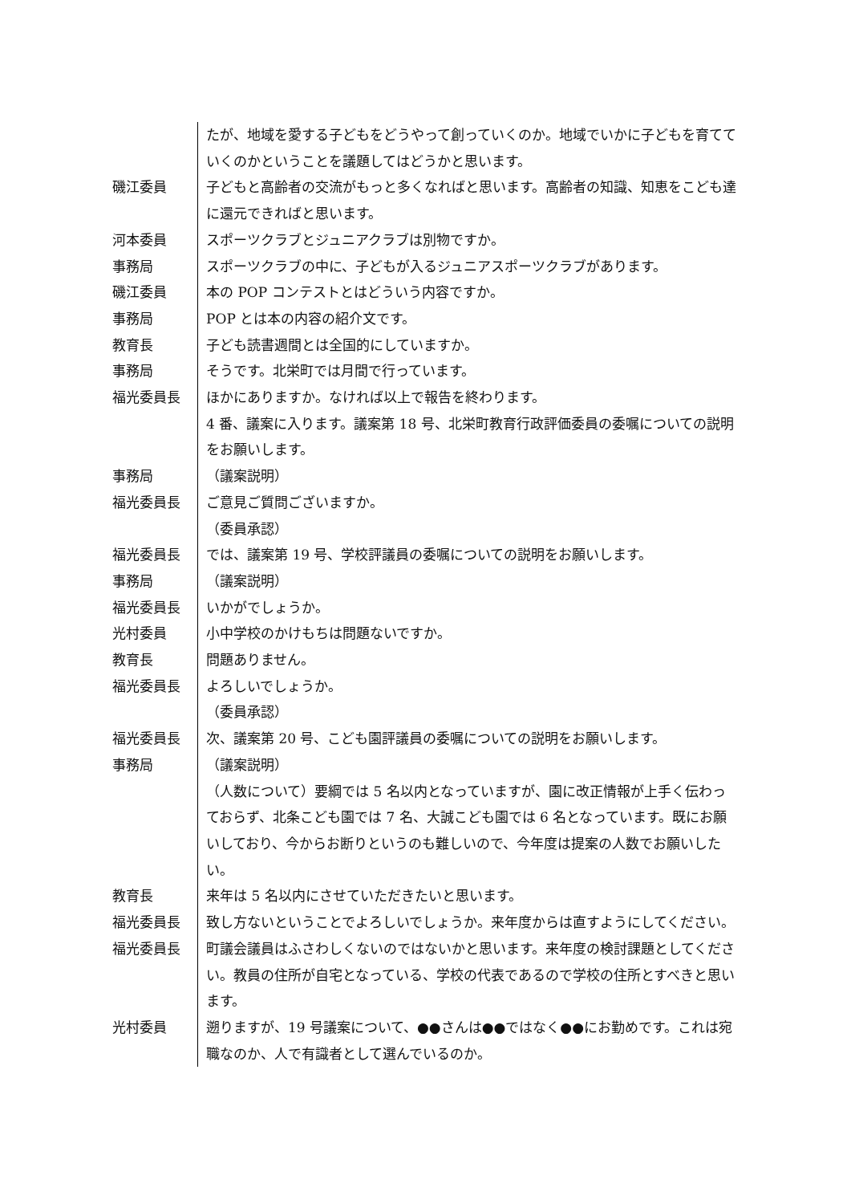たが、地域を愛する子どもをどうやって創っていくのか。地域でいかに子どもを育てていくのかということを議題してはどうかと思います。
磯江委員 子どもと高齢者の交流がもっと多くなればと思います。高齢者の知識、知恵をこども達に還元できればと思います。
河本委員 スポーツクラブとジュニアクラブは別物ですか。
事務局 スポーツクラブの中に、子どもが入るジュニアスポーツクラブがあります。
磯江委員 本の POP コンテストとはどういう内容ですか。
事務局 POP とは本の内容の紹介文です。
教育長 子ども読書週間とは全国的にしていますか。
事務局 そうです。北栄町では月間で行っています。
福光委員長 ほかにありますか。なければ以上で報告を終わります。
4 番、議案に入ります。議案第 18 号、北栄町教育行政評価委員の委嘱についての説明をお願いします。
事務局 （議案説明）
福光委員長 ご意見ご質問ございますか。
（委員承認）
福光委員長 では、議案第 19 号、学校評議員の委嘱についての説明をお願いします。
事務局 （議案説明）
福光委員長 いかがでしょうか。
光村委員 小中学校のかけもちは問題ないですか。
教育長 問題ありません。
福光委員長 よろしいでしょうか。
（委員承認）
福光委員長 次、議案第 20 号、こども園評議員の委嘱についての説明をお願いします。
事務局 （議案説明）
（人数について）要綱では 5 名以内となっていますが、園に改正情報が上手く伝わっておらず、北条こども園では 7 名、大誠こども園では 6 名となっています。既にお願いしており、今からお断りというのも難しいので、今年度は提案の人数でお願いしたい。
教育長 来年は 5 名以内にさせていただきたいと思います。
福光委員長 致し方ないということでよろしいでしょうか。来年度からは直すようにしてください。
福光委員長 町議会議員はふさわしくないのではないかと思います。来年度の検討課題としてください。教員の住所が自宅となっている、学校の代表であるので学校の住所とすべきと思います。
光村委員 遡りますが、19 号議案について、●●さんは●●ではなく●●にお勤めです。これは宛職なのか、人で有識者として選んでいるのか。